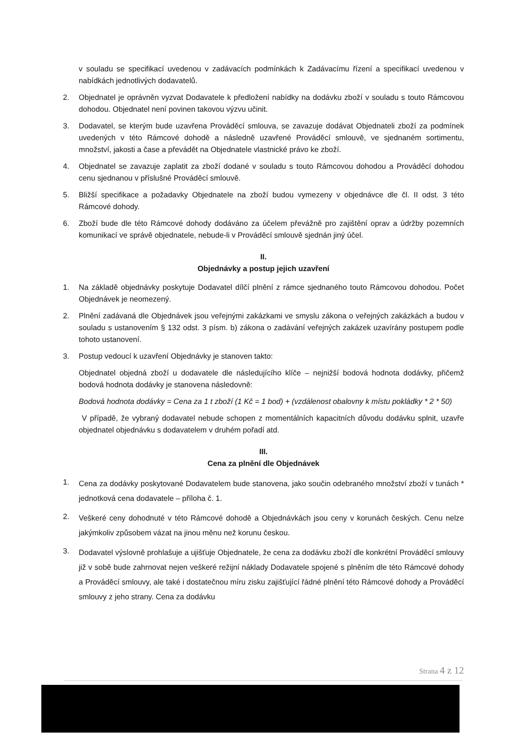v souladu se specifikací uvedenou v zadávacích podmínkách k Zadávacímu řízení a specifikací uvedenou v nabídkách jednotlivých dodavatelů.
2. Objednatel je oprávněn vyzvat Dodavatele k předložení nabídky na dodávku zboží v souladu s touto Rámcovou dohodou. Objednatel není povinen takovou výzvu učinit.
3. Dodavatel, se kterým bude uzavřena Prováděcí smlouva, se zavazuje dodávat Objednateli zboží za podmínek uvedených v této Rámcové dohodě a následně uzavřené Prováděcí smlouvě, ve sjednaném sortimentu, množství, jakosti a čase a převádět na Objednatele vlastnické právo ke zboží.
4. Objednatel se zavazuje zaplatit za zboží dodané v souladu s touto Rámcovou dohodou a Prováděcí dohodou cenu sjednanou v příslušné Prováděcí smlouvě.
5. Bližší specifikace a požadavky Objednatele na zboží budou vymezeny v objednávce dle čl. II odst. 3 této Rámcové dohody.
6. Zboží bude dle této Rámcové dohody dodáváno za účelem převážně pro zajištění oprav a údržby pozemních komunikací ve správě objednatele, nebude-li v Prováděcí smlouvě sjednán jiný účel.
II.
Objednávky a postup jejich uzavření
1. Na základě objednávky poskytuje Dodavatel dílčí plnění z rámce sjednaného touto Rámcovou dohodou. Počet Objednávek je neomezený.
2. Plnění zadávaná dle Objednávek jsou veřejnými zakázkami ve smyslu zákona o veřejných zakázkách a budou v souladu s ustanovením § 132 odst. 3 písm. b) zákona o zadávání veřejných zakázek uzavírány postupem podle tohoto ustanovení.
3. Postup vedoucí k uzavření Objednávky je stanoven takto:
Objednatel objedná zboží u dodavatele dle následujícího klíče – nejnižší bodová hodnota dodávky, přičemž bodová hodnota dodávky je stanovena následovně:
Bodová hodnota dodávky = Cena za 1 t zboží (1 Kč = 1 bod) + (vzdálenost obalovny k místu pokládky * 2 * 50)
V případě, že vybraný dodavatel nebude schopen z momentálních kapacitních důvodu dodávku splnit, uzavře objednatel objednávku s dodavatelem v druhém pořadí atd.
III.
Cena za plnění dle Objednávek
1.
Cena za dodávky poskytované Dodavatelem bude stanovena, jako součin odebraného množství zboží v tunách * jednotková cena dodavatele – příloha č. 1.
2.
Veškeré ceny dohodnuté v této Rámcové dohodě a Objednávkách jsou ceny v korunách českých. Cenu nelze jakýmkoliv způsobem vázat na jinou měnu než korunu českou.
3.
Dodavatel výslovně prohlašuje a ujišťuje Objednatele, že cena za dodávku zboží dle konkrétní Prováděcí smlouvy již v sobě bude zahrnovat nejen veškeré režijní náklady Dodavatele spojené s plněním dle této Rámcové dohody a Prováděcí smlouvy, ale také i dostatečnou míru zisku zajišťující řádné plnění této Rámcové dohody a Prováděcí smlouvy z jeho strany. Cena za dodávku
Strana 4 z 12